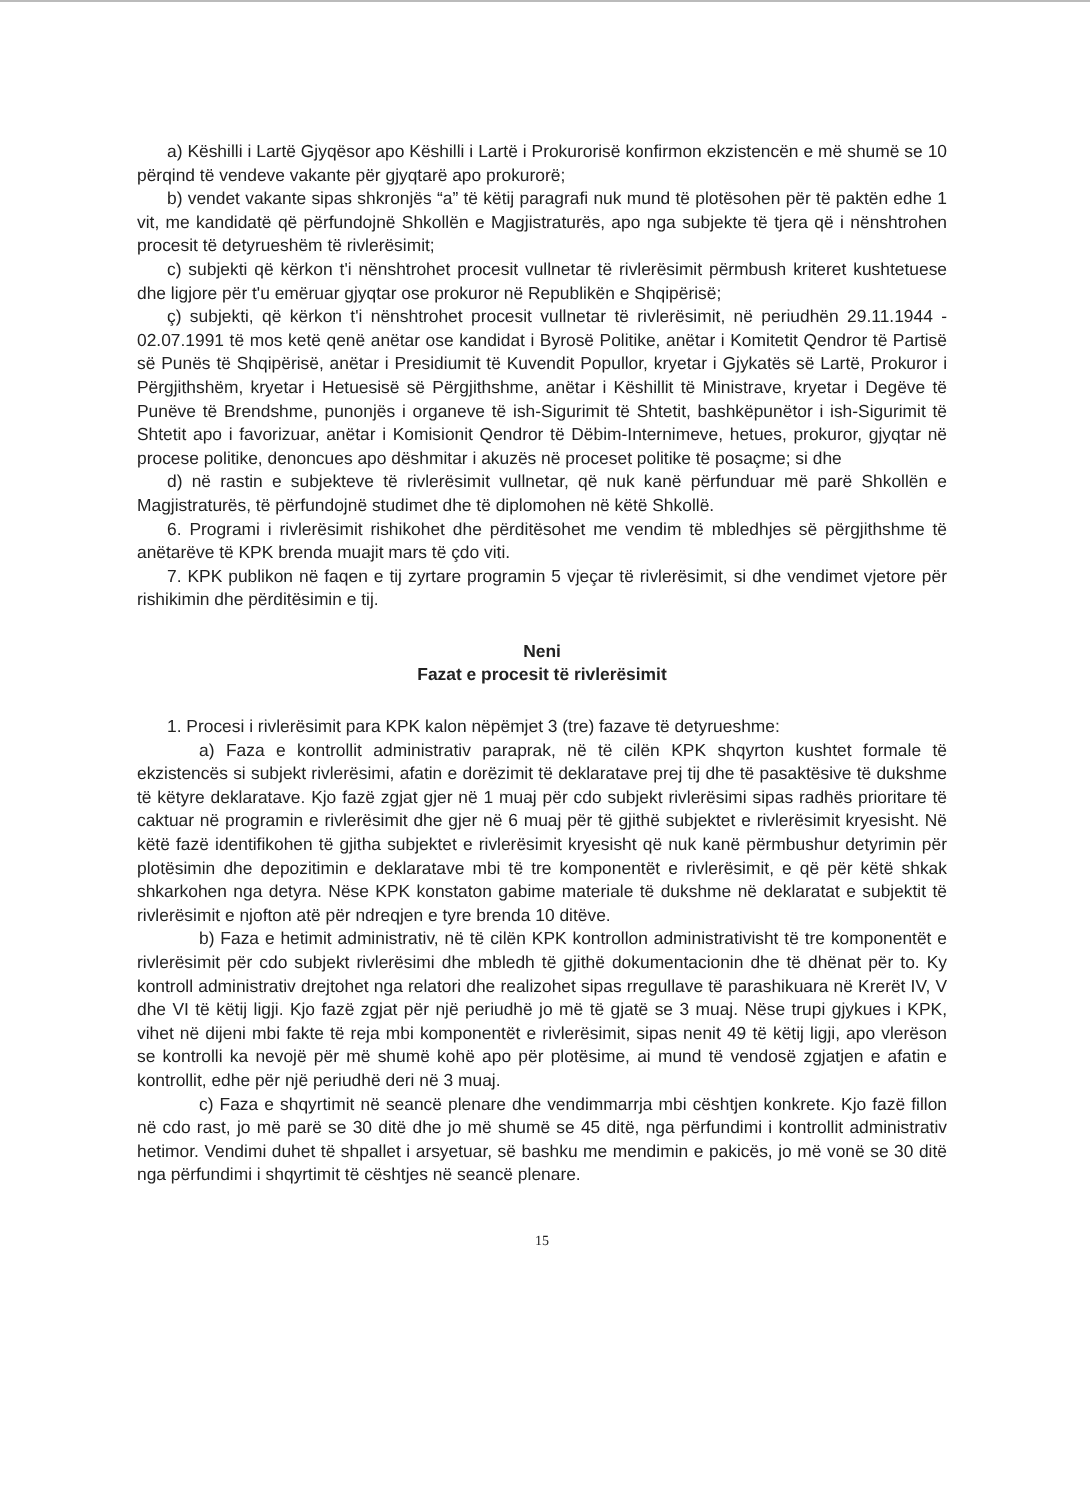a) Këshilli i Lartë Gjyqësor apo Këshilli i Lartë i Prokurorisë konfirmon ekzistencën e më shumë se 10 përqind të vendeve vakante për gjyqtarë apo prokurorë;
b) vendet vakante sipas shkronjës “a” të këtij paragrafi nuk mund të plotësohen për të paktën edhe 1 vit, me kandidatë që përfundojnë Shkollën e Magjistraturës, apo nga subjekte të tjera që i nënshtrohen procesit të detyrueshëm të rivlerësimit;
c) subjekti që kërkon t'i nënshtrohet procesit vullnetar të rivlerësimit përmbush kriteret kushtetuese dhe ligjore për t'u emëruar gjyqtar ose prokuror në Republikën e Shqipërisë;
ç) subjekti, që kërkon t'i nënshtrohet procesit vullnetar të rivlerësimit, në periudhën 29.11.1944 - 02.07.1991 të mos ketë qenë anëtar ose kandidat i Byrosë Politike, anëtar i Komitetit Qendror të Partisë së Punës të Shqipërisë, anëtar i Presidiumit të Kuvendit Popullor, kryetar i Gjykatës së Lartë, Prokuror i Përgjithshëm, kryetar i Hetuesisë së Përgjithshme, anëtar i Këshillit të Ministrave, kryetar i Degëve të Punëve të Brendshme, punonjës i organeve të ish-Sigurimit të Shtetit, bashkëpunëtor i ish-Sigurimit të Shtetit apo i favorizuar, anëtar i Komisionit Qendror të Dëbim-Internimeve, hetues, prokuror, gjyqtar në procese politike, denoncues apo dëshmitar i akuzës në proceset politike të posaçme; si dhe
d) në rastin e subjekteve të rivlerësimit vullnetar, që nuk kanë përfunduar më parë Shkollën e Magjistraturës, të përfundojnë studimet dhe të diplomohen në këtë Shkollë.
6. Programi i rivlerësimit rishikohet dhe përditësohet me vendim të mbledhjes së përgjithshme të anëtarëve të KPK brenda muajit mars të çdo viti.
7. KPK publikon në faqen e tij zyrtare programin 5 vjeçar të rivlerësimit, si dhe vendimet vjetore për rishikimin dhe përditësimin e tij.
Neni
Fazat e procesit të rivlerësimit
1. Procesi i rivlerësimit para KPK kalon nëpëmjet 3 (tre) fazave të detyrueshme:
a) Faza e kontrollit administrativ paraprak, në të cilën KPK shqyrton kushtet formale të ekzistencës si subjekt rivlerësimi, afatin e dorëzimit të deklaratave prej tij dhe të pasaktësive të dukshme të këtyre deklaratave. Kjo fazë zgjat gjer në 1 muaj për cdo subjekt rivlerësimi sipas radhës prioritare të caktuar në programin e rivlerësimit dhe gjer në 6 muaj për të gjithë subjektet e rivlerësimit kryesisht. Në këtë fazë identifikohen të gjitha subjektet e rivlerësimit kryesisht që nuk kanë përmbushur detyrimin për plotësimin dhe depozitimin e deklaratave mbi të tre komponentët e rivlerësimit, e që për këtë shkak shkarkohen nga detyra. Nëse KPK konstaton gabime materiale të dukshme në deklaratat e subjektit të rivlerësimit e njofton atë për ndreqjen e tyre brenda 10 ditëve.
b) Faza e hetimit administrativ, në të cilën KPK kontrollon administrativisht të tre komponentët e rivlerësimit për cdo subjekt rivlerësimi dhe mbledh të gjithë dokumentacionin dhe të dhënat për to. Ky kontroll administrativ drejtohet nga relatori dhe realizohet sipas rregullave të parashikuara në Krerët IV, V dhe VI të këtij ligji. Kjo fazë zgjat për një periudhë jo më të gjatë se 3 muaj. Nëse trupi gjykues i KPK, vihet në dijeni mbi fakte të reja mbi komponentët e rivlerësimit, sipas nenit 49 të këtij ligji, apo vlerëson se kontrolli ka nevojë për më shumë kohë apo për plotësime, ai mund të vendosë zgjatjen e afatin e kontrollit, edhe për një periudhë deri në 3 muaj.
c) Faza e shqyrtimit në seancë plenare dhe vendimmarrja mbi cështjen konkrete. Kjo fazë fillon në cdo rast, jo më parë se 30 ditë dhe jo më shumë se 45 ditë, nga përfundimi i kontrollit administrativ hetimor. Vendimi duhet të shpallet i arsyetuar, së bashku me mendimin e pakicës, jo më vonë se 30 ditë nga përfundimi i shqyrtimit të cështjes në seancë plenare.
15